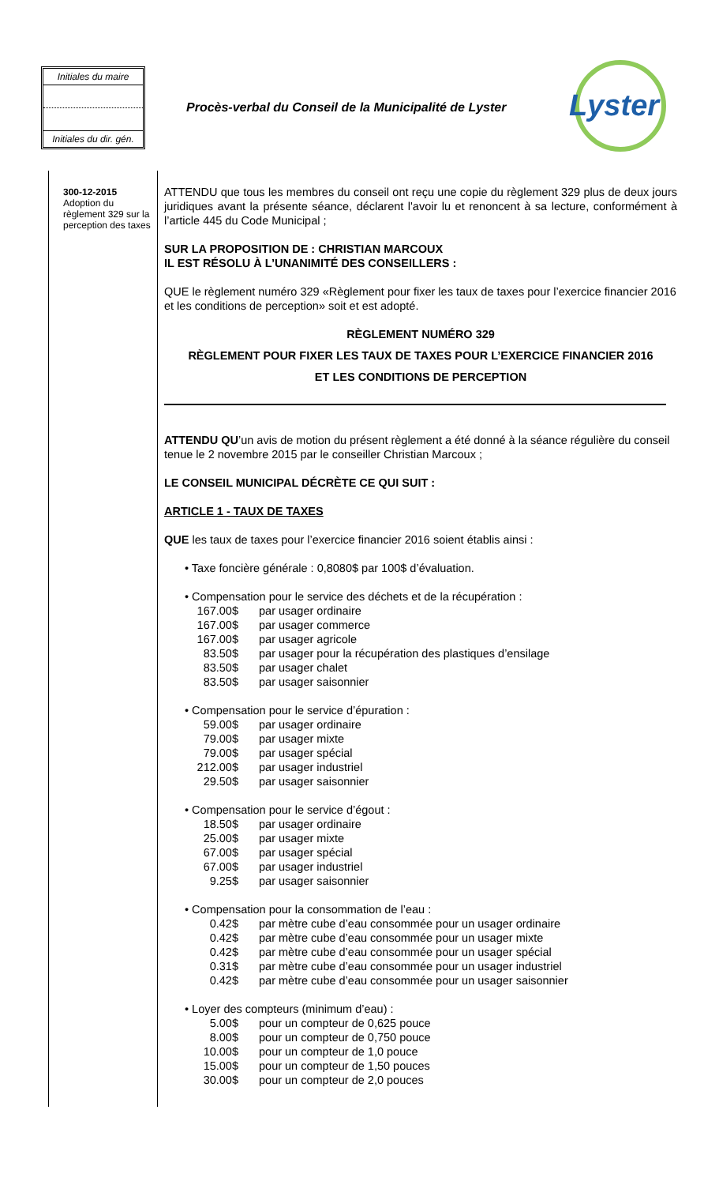Initiales du maire
Initiales du dir. gén.
Procès-verbal du Conseil de la Municipalité de Lyster
Lyster
300-12-2015
Adoption du règlement 329 sur la perception des taxes
ATTENDU que tous les membres du conseil ont reçu une copie du règlement 329 plus de deux jours juridiques avant la présente séance, déclarent l'avoir lu et renoncent à sa lecture, conformément à l’article 445 du Code Municipal ;
SUR LA PROPOSITION DE : CHRISTIAN MARCOUX
IL EST RÉSOLU À L’UNANIMITÉ DES CONSEILLERS :
QUE le règlement numéro 329 «Règlement pour fixer les taux de taxes pour l’exercice financier 2016 et les conditions de perception» soit et est adopté.
RÈGLEMENT NUMÉRO 329
RÈGLEMENT POUR FIXER LES TAUX DE TAXES POUR L’EXERCICE FINANCIER 2016
ET LES CONDITIONS DE PERCEPTION
ATTENDU QU’un avis de motion du présent règlement a été donné à la séance régulière du conseil tenue le 2 novembre 2015 par le conseiller Christian Marcoux ;
LE CONSEIL MUNICIPAL DÉCRÈTE CE QUI SUIT :
ARTICLE 1 - TAUX DE TAXES
QUE les taux de taxes pour l’exercice financier 2016 soient établis ainsi :
• Taxe foncière générale : 0,8080$ par 100$ d’évaluation.
• Compensation pour le service des déchets et de la récupération :
| 167.00$ | par usager ordinaire |
| 167.00$ | par usager commerce |
| 167.00$ | par usager agricole |
| 83.50$ | par usager pour la récupération des plastiques d’ensilage |
| 83.50$ | par usager chalet |
| 83.50$ | par usager saisonnier |
• Compensation pour le service d’épuration :
| 59.00$ | par usager ordinaire |
| 79.00$ | par usager mixte |
| 79.00$ | par usager spécial |
| 212.00$ | par usager industriel |
| 29.50$ | par usager saisonnier |
• Compensation pour le service d’égout :
| 18.50$ | par usager ordinaire |
| 25.00$ | par usager mixte |
| 67.00$ | par usager spécial |
| 67.00$ | par usager industriel |
| 9.25$ | par usager saisonnier |
• Compensation pour la consommation de l’eau :
| 0.42$ | par mètre cube d’eau consommée pour un usager ordinaire |
| 0.42$ | par mètre cube d’eau consommée pour un usager mixte |
| 0.42$ | par mètre cube d’eau consommée pour un usager spécial |
| 0.31$ | par mètre cube d’eau consommée pour un usager industriel |
| 0.42$ | par mètre cube d’eau consommée pour un usager saisonnier |
• Loyer des compteurs (minimum d’eau) :
| 5.00$ | pour un compteur de 0,625 pouce |
| 8.00$ | pour un compteur de 0,750 pouce |
| 10.00$ | pour un compteur de 1,0 pouce |
| 15.00$ | pour un compteur de 1,50 pouces |
| 30.00$ | pour un compteur de 2,0 pouces |